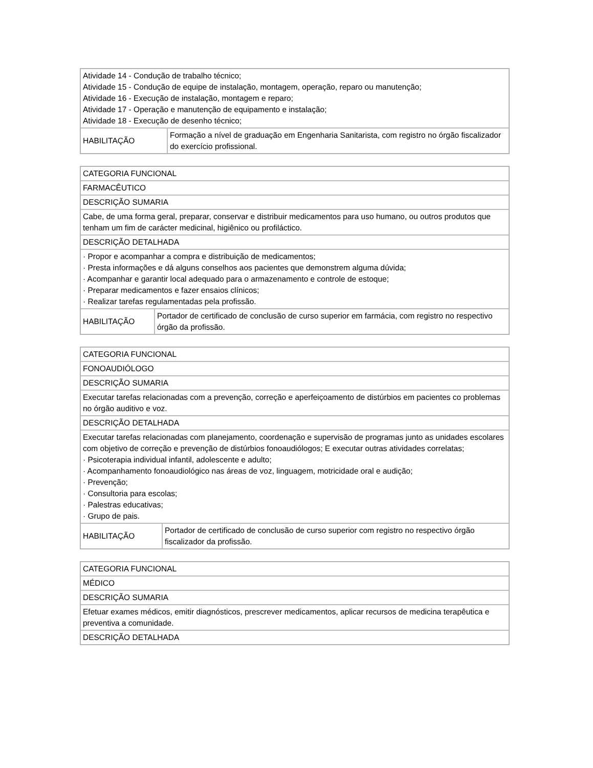| Atividade 14 - Condução de trabalho técnico; Atividade 15 - Condução de equipe de instalação, montagem, operação, reparo ou manutenção; Atividade 16 - Execução de instalação, montagem e reparo; Atividade 17 - Operação e manutenção de equipamento e instalação; Atividade 18 - Execução de desenho técnico; | |
| HABILITAÇÃO | Formação a nível de graduação em Engenharia Sanitarista, com registro no órgão fiscalizador do exercício profissional. |
| CATEGORIA FUNCIONAL | |
| FARMACÊUTICO | |
| DESCRIÇÃO SUMARIA | |
| Cabe, de uma forma geral, preparar, conservar e distribuir medicamentos para uso humano, ou outros produtos que tenham um fim de carácter medicinal, higiênico ou profiláctico. | |
| DESCRIÇÃO DETALHADA | |
| · Propor e acompanhar a compra e distribuição de medicamentos; · Presta informações e dá alguns conselhos aos pacientes que demonstrem alguma dúvida; · Acompanhar e garantir local adequado para o armazenamento e controle de estoque; · Preparar medicamentos e fazer ensaios clínicos; · Realizar tarefas regulamentadas pela profissão. | |
| HABILITAÇÃO | Portador de certificado de conclusão de curso superior em farmácia, com registro no respectivo órgão da profissão. |
| CATEGORIA FUNCIONAL | |
| FONOAUDIÓLOGO | |
| DESCRIÇÃO SUMARIA | |
| Executar tarefas relacionadas com a prevenção, correção e aperfeiçoamento de distúrbios em pacientes co problemas no órgão auditivo e voz. | |
| DESCRIÇÃO DETALHADA | |
| Executar tarefas relacionadas com planejamento, coordenação e supervisão de programas junto as unidades escolares com objetivo de correção e prevenção de distúrbios fonoaudiólogos; E executar outras atividades correlatas; · Psicoterapia individual infantil, adolescente e adulto; · Acompanhamento fonoaudiológico nas áreas de voz, linguagem, motricidade oral e audição; · Prevenção; · Consultoria para escolas; · Palestras educativas; · Grupo de pais. | |
| HABILITAÇÃO | Portador de certificado de conclusão de curso superior com registro no respectivo órgão fiscalizador da profissão. |
| CATEGORIA FUNCIONAL |
| MÉDICO |
| DESCRIÇÃO SUMARIA |
| Efetuar exames médicos, emitir diagnósticos, prescrever medicamentos, aplicar recursos de medicina terapêutica e preventiva a comunidade. |
| DESCRIÇÃO DETALHADA |